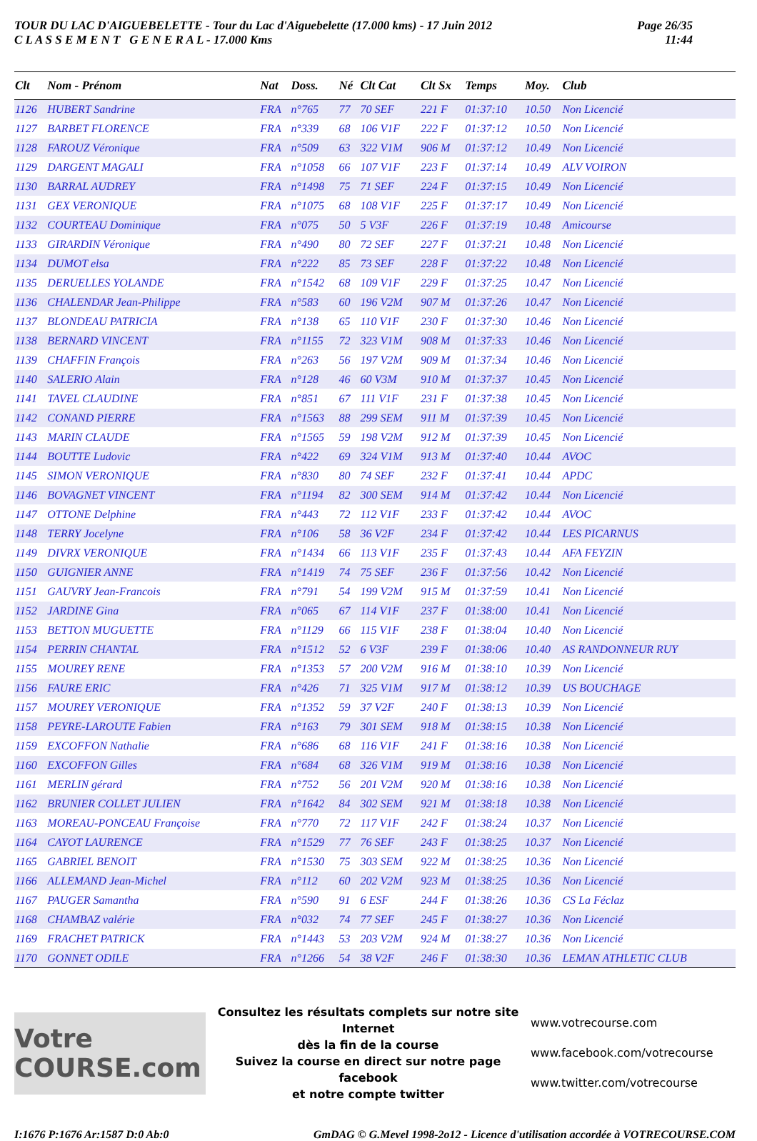TOUR DU LAC D'AIGUEBELETTE - Tour du Lac d'Aiguebelette (17.000 kms) - 17 Juin 2012
C L A S S E M E N T G E N E R A L - 17.000 Kms
Page 26/35
11:44
| Clt | Nom - Prénom | Nat | Doss. | Né | Clt Cat | Clt Sx | Temps | Moy. | Club |
| --- | --- | --- | --- | --- | --- | --- | --- | --- | --- |
| 1126 | HUBERT Sandrine | FRA | n°765 | 77 | 70 SEF | 221 F | 01:37:10 | 10.50 | Non Licencié |
| 1127 | BARBET FLORENCE | FRA | n°339 | 68 | 106 V1F | 222 F | 01:37:12 | 10.50 | Non Licencié |
| 1128 | FAROUZ Véronique | FRA | n°509 | 63 | 322 V1M | 906 M | 01:37:12 | 10.49 | Non Licencié |
| 1129 | DARGENT MAGALI | FRA | n°1058 | 66 | 107 V1F | 223 F | 01:37:14 | 10.49 | ALV VOIRON |
| 1130 | BARRAL AUDREY | FRA | n°1498 | 75 | 71 SEF | 224 F | 01:37:15 | 10.49 | Non Licencié |
| 1131 | GEX VERONIQUE | FRA | n°1075 | 68 | 108 V1F | 225 F | 01:37:17 | 10.49 | Non Licencié |
| 1132 | COURTEAU Dominique | FRA | n°075 | 50 | 5 V3F | 226 F | 01:37:19 | 10.48 | Amicourse |
| 1133 | GIRARDIN Véronique | FRA | n°490 | 80 | 72 SEF | 227 F | 01:37:21 | 10.48 | Non Licencié |
| 1134 | DUMOT elsa | FRA | n°222 | 85 | 73 SEF | 228 F | 01:37:22 | 10.48 | Non Licencié |
| 1135 | DERUELLES YOLANDE | FRA | n°1542 | 68 | 109 V1F | 229 F | 01:37:25 | 10.47 | Non Licencié |
| 1136 | CHALENDAR Jean-Philippe | FRA | n°583 | 60 | 196 V2M | 907 M | 01:37:26 | 10.47 | Non Licencié |
| 1137 | BLONDEAU PATRICIA | FRA | n°138 | 65 | 110 V1F | 230 F | 01:37:30 | 10.46 | Non Licencié |
| 1138 | BERNARD VINCENT | FRA | n°1155 | 72 | 323 V1M | 908 M | 01:37:33 | 10.46 | Non Licencié |
| 1139 | CHAFFIN François | FRA | n°263 | 56 | 197 V2M | 909 M | 01:37:34 | 10.46 | Non Licencié |
| 1140 | SALERIO Alain | FRA | n°128 | 46 | 60 V3M | 910 M | 01:37:37 | 10.45 | Non Licencié |
| 1141 | TAVEL CLAUDINE | FRA | n°851 | 67 | 111 V1F | 231 F | 01:37:38 | 10.45 | Non Licencié |
| 1142 | CONAND PIERRE | FRA | n°1563 | 88 | 299 SEM | 911 M | 01:37:39 | 10.45 | Non Licencié |
| 1143 | MARIN CLAUDE | FRA | n°1565 | 59 | 198 V2M | 912 M | 01:37:39 | 10.45 | Non Licencié |
| 1144 | BOUTTE Ludovic | FRA | n°422 | 69 | 324 V1M | 913 M | 01:37:40 | 10.44 | AVOC |
| 1145 | SIMON VERONIQUE | FRA | n°830 | 80 | 74 SEF | 232 F | 01:37:41 | 10.44 | APDC |
| 1146 | BOVAGNET VINCENT | FRA | n°1194 | 82 | 300 SEM | 914 M | 01:37:42 | 10.44 | Non Licencié |
| 1147 | OTTONE Delphine | FRA | n°443 | 72 | 112 V1F | 233 F | 01:37:42 | 10.44 | AVOC |
| 1148 | TERRY Jocelyne | FRA | n°106 | 58 | 36 V2F | 234 F | 01:37:42 | 10.44 | LES PICARNUS |
| 1149 | DIVRX VERONIQUE | FRA | n°1434 | 66 | 113 V1F | 235 F | 01:37:43 | 10.44 | AFA FEYZIN |
| 1150 | GUIGNIER ANNE | FRA | n°1419 | 74 | 75 SEF | 236 F | 01:37:56 | 10.42 | Non Licencié |
| 1151 | GAUVRY Jean-Francois | FRA | n°791 | 54 | 199 V2M | 915 M | 01:37:59 | 10.41 | Non Licencié |
| 1152 | JARDINE Gina | FRA | n°065 | 67 | 114 V1F | 237 F | 01:38:00 | 10.41 | Non Licencié |
| 1153 | BETTON MUGUETTE | FRA | n°1129 | 66 | 115 V1F | 238 F | 01:38:04 | 10.40 | Non Licencié |
| 1154 | PERRIN CHANTAL | FRA | n°1512 | 52 | 6 V3F | 239 F | 01:38:06 | 10.40 | AS RANDONNEUR RUY |
| 1155 | MOUREY RENE | FRA | n°1353 | 57 | 200 V2M | 916 M | 01:38:10 | 10.39 | Non Licencié |
| 1156 | FAURE ERIC | FRA | n°426 | 71 | 325 V1M | 917 M | 01:38:12 | 10.39 | US BOUCHAGE |
| 1157 | MOUREY VERONIQUE | FRA | n°1352 | 59 | 37 V2F | 240 F | 01:38:13 | 10.39 | Non Licencié |
| 1158 | PEYRE-LAROUTE Fabien | FRA | n°163 | 79 | 301 SEM | 918 M | 01:38:15 | 10.38 | Non Licencié |
| 1159 | EXCOFFON Nathalie | FRA | n°686 | 68 | 116 V1F | 241 F | 01:38:16 | 10.38 | Non Licencié |
| 1160 | EXCOFFON Gilles | FRA | n°684 | 68 | 326 V1M | 919 M | 01:38:16 | 10.38 | Non Licencié |
| 1161 | MERLIN gérard | FRA | n°752 | 56 | 201 V2M | 920 M | 01:38:16 | 10.38 | Non Licencié |
| 1162 | BRUNIER COLLET JULIEN | FRA | n°1642 | 84 | 302 SEM | 921 M | 01:38:18 | 10.38 | Non Licencié |
| 1163 | MOREAU-PONCEAU Françoise | FRA | n°770 | 72 | 117 V1F | 242 F | 01:38:24 | 10.37 | Non Licencié |
| 1164 | CAYOT LAURENCE | FRA | n°1529 | 77 | 76 SEF | 243 F | 01:38:25 | 10.37 | Non Licencié |
| 1165 | GABRIEL BENOIT | FRA | n°1530 | 75 | 303 SEM | 922 M | 01:38:25 | 10.36 | Non Licencié |
| 1166 | ALLEMAND Jean-Michel | FRA | n°112 | 60 | 202 V2M | 923 M | 01:38:25 | 10.36 | Non Licencié |
| 1167 | PAUGER Samantha | FRA | n°590 | 91 | 6 ESF | 244 F | 01:38:26 | 10.36 | CS La Féclaz |
| 1168 | CHAMBAZ valérie | FRA | n°032 | 74 | 77 SEF | 245 F | 01:38:27 | 10.36 | Non Licencié |
| 1169 | FRACHET PATRICK | FRA | n°1443 | 53 | 203 V2M | 924 M | 01:38:27 | 10.36 | Non Licencié |
| 1170 | GONNET ODILE | FRA | n°1266 | 54 | 38 V2F | 246 F | 01:38:30 | 10.36 | LEMAN ATHLETIC CLUB |
Votre COURSE.com
Consultez les résultats complets sur notre site Internet
dès la fin de la course
Suivez la course en direct sur notre page facebook
et notre compte twitter
www.votrecourse.com
www.facebook.com/votrecourse
www.twitter.com/votrecourse
I:1676 P:1676 Ar:1587 D:0 Ab:0 GmDAG © G.Mevel 1998-2o12 - Licence d'utilisation accordée à VOTRECOURSE.COM